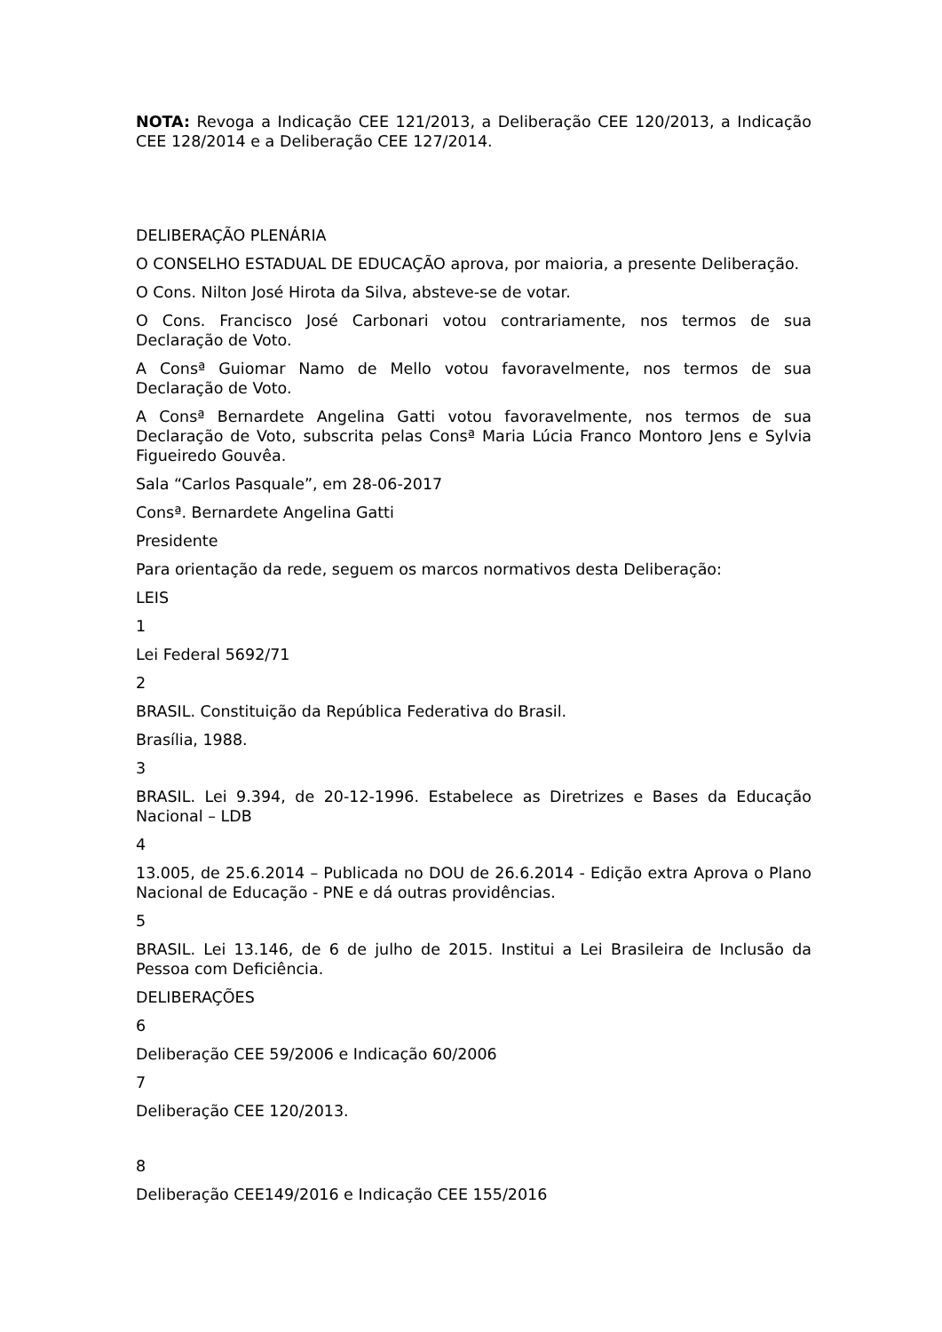NOTA: Revoga a Indicação CEE 121/2013, a Deliberação CEE 120/2013, a Indicação CEE 128/2014 e a Deliberação CEE 127/2014.
DELIBERAÇÃO PLENÁRIA
O CONSELHO ESTADUAL DE EDUCAÇÃO aprova, por maioria, a presente Deliberação.
O Cons. Nilton José Hirota da Silva, absteve-se de votar.
O Cons. Francisco José Carbonari votou contrariamente, nos termos de sua Declaração de Voto.
A Consª Guiomar Namo de Mello votou favoravelmente, nos termos de sua Declaração de Voto.
A Consª Bernardete Angelina Gatti votou favoravelmente, nos termos de sua Declaração de Voto, subscrita pelas Consª Maria Lúcia Franco Montoro Jens e Sylvia Figueiredo Gouvêa.
Sala “Carlos Pasquale”, em 28-06-2017
Consª. Bernardete Angelina Gatti
Presidente
Para orientação da rede, seguem os marcos normativos desta Deliberação:
LEIS
1
Lei Federal 5692/71
2
BRASIL. Constituição da República Federativa do Brasil.
Brasília, 1988.
3
BRASIL. Lei 9.394, de 20-12-1996. Estabelece as Diretrizes e Bases da Educação Nacional – LDB
4
13.005, de 25.6.2014 – Publicada no DOU de 26.6.2014 - Edição extra Aprova o Plano Nacional de Educação - PNE e dá outras providências.
5
BRASIL. Lei 13.146, de 6 de julho de 2015. Institui a Lei Brasileira de Inclusão da Pessoa com Deficiência.
DELIBERAÇÕES
6
Deliberação CEE 59/2006 e Indicação 60/2006
7
Deliberação CEE 120/2013.
8
Deliberação CEE149/2016 e Indicação CEE 155/2016